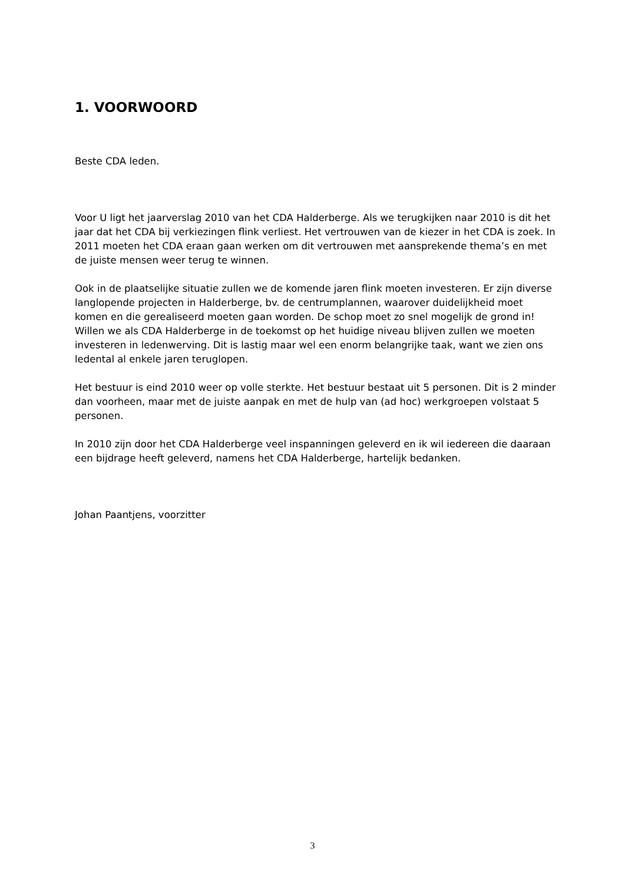1. VOORWOORD
Beste CDA leden.
Voor U ligt het jaarverslag 2010 van het CDA Halderberge. Als we terugkijken naar 2010 is dit het jaar dat het CDA bij verkiezingen flink verliest. Het vertrouwen van de kiezer in het CDA is zoek. In 2011 moeten het CDA eraan gaan werken om dit vertrouwen met aansprekende thema’s en met de juiste mensen weer terug te winnen.
Ook in de plaatselijke situatie zullen we de komende jaren flink moeten investeren. Er zijn diverse langlopende projecten in Halderberge, bv. de centrumplannen, waarover duidelijkheid moet komen en die gerealiseerd moeten gaan worden. De schop moet zo snel mogelijk de grond in!
Willen we als CDA Halderberge in de toekomst op het huidige niveau blijven zullen we moeten investeren in ledenwerving. Dit is lastig maar wel een enorm belangrijke taak, want we zien ons ledental al enkele jaren teruglopen.
Het bestuur is eind 2010 weer op volle sterkte. Het bestuur bestaat uit 5 personen. Dit is 2 minder dan voorheen, maar met de juiste aanpak en met de hulp van (ad hoc) werkgroepen volstaat 5 personen.
In 2010 zijn door het CDA Halderberge veel inspanningen geleverd en ik wil iedereen die daaraan een bijdrage heeft geleverd, namens het CDA Halderberge, hartelijk bedanken.
Johan Paantjens, voorzitter
3